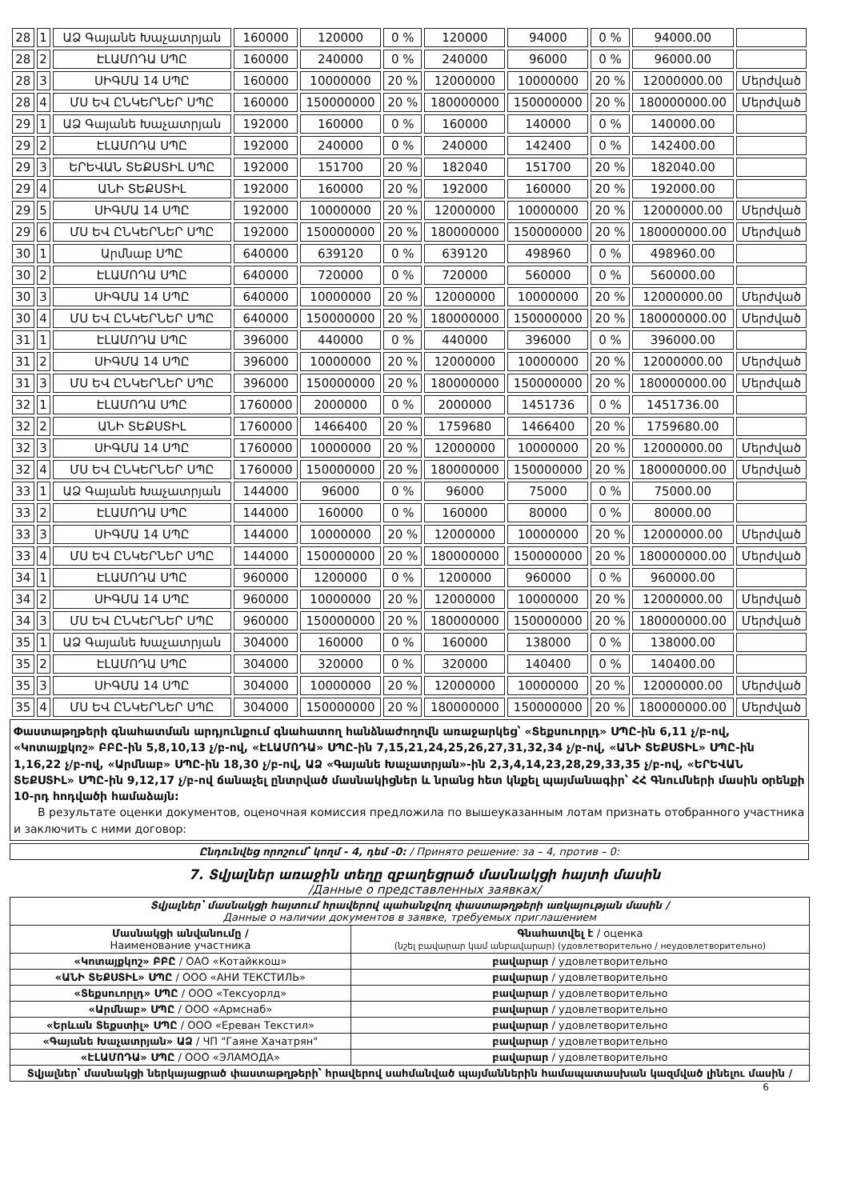| 28 | 1 | ԱՁ Գայանե Խաչատրյան | 160000 | 120000 | 0 % | 120000 | 94000 | 0 % | 94000.00 | |
| 28 | 2 | ԷԼԱՄՈԴԱ ՍՊԸ | 160000 | 240000 | 0 % | 240000 | 96000 | 0 % | 96000.00 | |
| 28 | 3 | ՍԻԳՄԱ 14 ՍՊԸ | 160000 | 10000000 | 20 % | 12000000 | 10000000 | 20 % | 12000000.00 | Մերժված |
| 28 | 4 | ՄՍ ԵՎ ԸՆԿԵՐՆԵՐ ՍՊԸ | 160000 | 150000000 | 20 % | 180000000 | 150000000 | 20 % | 180000000.00 | Մերժված |
| 29 | 1 | ԱՁ Գայանե Խաչատրյան | 192000 | 160000 | 0 % | 160000 | 140000 | 0 % | 140000.00 | |
| 29 | 2 | ԷԼԱՄՈԴԱ ՍՊԸ | 192000 | 240000 | 0 % | 240000 | 142400 | 0 % | 142400.00 | |
| 29 | 3 | ԵՐԵՎԱՆ ՏԵՔՍՏԻԼ ՍՊԸ | 192000 | 151700 | 20 % | 182040 | 151700 | 20 % | 182040.00 | |
| 29 | 4 | ԱՆԻ ՏԵՔՍՏԻԼ | 192000 | 160000 | 20 % | 192000 | 160000 | 20 % | 192000.00 | |
| 29 | 5 | ՍԻԳՄԱ 14 ՍՊԸ | 192000 | 10000000 | 20 % | 12000000 | 10000000 | 20 % | 12000000.00 | Մերժված |
| 29 | 6 | ՄՍ ԵՎ ԸՆԿԵՐՆԵՐ ՍՊԸ | 192000 | 150000000 | 20 % | 180000000 | 150000000 | 20 % | 180000000.00 | Մերժված |
| 30 | 1 | Արմնաբ ՍՊԸ | 640000 | 639120 | 0 % | 639120 | 498960 | 0 % | 498960.00 | |
| 30 | 2 | ԷԼԱՄՈԴԱ ՍՊԸ | 640000 | 720000 | 0 % | 720000 | 560000 | 0 % | 560000.00 | |
| 30 | 3 | ՍԻԳՄԱ 14 ՍՊԸ | 640000 | 10000000 | 20 % | 12000000 | 10000000 | 20 % | 12000000.00 | Մերժված |
| 30 | 4 | ՄՍ ԵՎ ԸՆԿԵՐՆԵՐ ՍՊԸ | 640000 | 150000000 | 20 % | 180000000 | 150000000 | 20 % | 180000000.00 | Մերժված |
| 31 | 1 | ԷԼԱՄՈԴԱ ՍՊԸ | 396000 | 440000 | 0 % | 440000 | 396000 | 0 % | 396000.00 | |
| 31 | 2 | ՍԻԳՄԱ 14 ՍՊԸ | 396000 | 10000000 | 20 % | 12000000 | 10000000 | 20 % | 12000000.00 | Մերժված |
| 31 | 3 | ՄՍ ԵՎ ԸՆԿԵՐՆԵՐ ՍՊԸ | 396000 | 150000000 | 20 % | 180000000 | 150000000 | 20 % | 180000000.00 | Մերժված |
| 32 | 1 | ԷԼԱՄՈԴԱ ՍՊԸ | 1760000 | 2000000 | 0 % | 2000000 | 1451736 | 0 % | 1451736.00 | |
| 32 | 2 | ԱՆԻ ՏԵՔՍՏԻԼ | 1760000 | 1466400 | 20 % | 1759680 | 1466400 | 20 % | 1759680.00 | |
| 32 | 3 | ՍԻԳՄԱ 14 ՍՊԸ | 1760000 | 10000000 | 20 % | 12000000 | 10000000 | 20 % | 12000000.00 | Մերժված |
| 32 | 4 | ՄՍ ԵՎ ԸՆԿԵՐՆԵՐ ՍՊԸ | 1760000 | 150000000 | 20 % | 180000000 | 150000000 | 20 % | 180000000.00 | Մերժված |
| 33 | 1 | ԱՁ Գայանե Խաչատրյան | 144000 | 96000 | 0 % | 96000 | 75000 | 0 % | 75000.00 | |
| 33 | 2 | ԷԼԱՄՈԴԱ ՍՊԸ | 144000 | 160000 | 0 % | 160000 | 80000 | 0 % | 80000.00 | |
| 33 | 3 | ՍԻԳՄԱ 14 ՍՊԸ | 144000 | 10000000 | 20 % | 12000000 | 10000000 | 20 % | 12000000.00 | Մերժված |
| 33 | 4 | ՄՍ ԵՎ ԸՆԿԵՐՆԵՐ ՍՊԸ | 144000 | 150000000 | 20 % | 180000000 | 150000000 | 20 % | 180000000.00 | Մերժված |
| 34 | 1 | ԷԼԱՄՈԴԱ ՍՊԸ | 960000 | 1200000 | 0 % | 1200000 | 960000 | 0 % | 960000.00 | |
| 34 | 2 | ՍԻԳՄԱ 14 ՍՊԸ | 960000 | 10000000 | 20 % | 12000000 | 10000000 | 20 % | 12000000.00 | Մերժված |
| 34 | 3 | ՄՍ ԵՎ ԸՆԿԵՐՆԵՐ ՍՊԸ | 960000 | 150000000 | 20 % | 180000000 | 150000000 | 20 % | 180000000.00 | Մերժված |
| 35 | 1 | ԱՁ Գայանե Խաչատրյան | 304000 | 160000 | 0 % | 160000 | 138000 | 0 % | 138000.00 | |
| 35 | 2 | ԷԼԱՄՈԴԱ ՍՊԸ | 304000 | 320000 | 0 % | 320000 | 140400 | 0 % | 140400.00 | |
| 35 | 3 | ՍԻԳՄԱ 14 ՍՊԸ | 304000 | 10000000 | 20 % | 12000000 | 10000000 | 20 % | 12000000.00 | Մերժված |
| 35 | 4 | ՄՍ ԵՎ ԸՆԿԵՐՆԵՐ ՍՊԸ | 304000 | 150000000 | 20 % | 180000000 | 150000000 | 20 % | 180000000.00 | Մերժված |
Փաստաթղթերի գնահատման արդյունքում գնահատող հանձնաժողովն առաջարկեց՝ «Տեքսուորլդ» ՍՊԸ-ին 6,11 չ/բ-ով, «Կոտայքկոշ» ԲԲԸ-ին 5,8,10,13 չ/բ-ով, «ԷԼԱՄՈԴԱ» ՍՊԸ-ին 7,15,21,24,25,26,27,31,32,34 չ/բ-ով, «ԱՆԻ ՏԵՔՍՏԻԼ» ՍՊԸ-ին 1,16,22 չ/բ-ով, «Արմնաբ» ՍՊԸ-ին 18,30 չ/բ-ով, ԱՁ «Գայանե Խաչատրյան»-ին 2,3,4,14,23,28,29,33,35 չ/բ-ով, «ԵՐԵՎԱՆ ՏԵՔՍՏԻԼ» ՍՊԸ-ին 9,12,17 չ/բ-ով ճանաչել ընտրված մասնակիցներ և նրանց հետ կնքել պայմանագիր՝ ՀՀ Գնումների մասին օրենքի 10-րդ հոդվածի համաձայն:
В результате оценки документов, оценочная комиссия предложила по вышеуказанным лотам признать отобранного участника и заключить с ними договор:
Ընդունվեց որոշում՝ կողմ - 4, դեմ -0: / Принято решение: за – 4, против – 0:
7. Տվյալներ առաջին տեղը զբաղեցրած մասնակցի հայտի մասին
/Данные о представленных заявках/
| Տվյալներ՝ մասնակցի հայտում հրավերով պահանջվող փաստաթղթերի առկայության մասին / Данные о наличии документов в заявке, требуемых приглашением | |
| Մասնակցի անվանումը / Наименование участника | Գնահատվել է / оценка (նշել բավարար կամ անբավարար) (удовлетворительно / неудовлетворительно) |
| «Կոտայքկոշ» ԲԲԸ / ОАО «Котайккош» | բավարար / удовлетворительно |
| «ԱՆԻ ՏԵՔՍՏԻԼ» ՍՊԸ / ООО «АНИ ТЕКСТИЛЬ» | բավարար / удовлетворительно |
| «Տեքսուորլդ» ՍՊԸ / ООО «Тексуорлд» | բավարար / удовлетворительно |
| «Արմնաբ» ՍՊԸ / ООО «Армснаб» | բավարար / удовлетворительно |
| «Երևան Տեքստիլ» ՍՊԸ / ООО «Ереван Текстил» | բավարար / удовлетворительно |
| «Գայանե Խաչատրյան» ԱՁ / ЧП "Гаяне Хачатрян" | բավարար / удовлетворительно |
| «ԷԼԱՄՈԴԱ» ՍՊԸ / ООО «ЭЛАМОДА» | բավարար / удовлетворительно |
| Տվյալներ՝ մասնակցի ներկայացրած փաստաթղթերի՝ հրավերով սահմանված պայմաններին համապատասխան կազմված լինելու մասին / | |
6